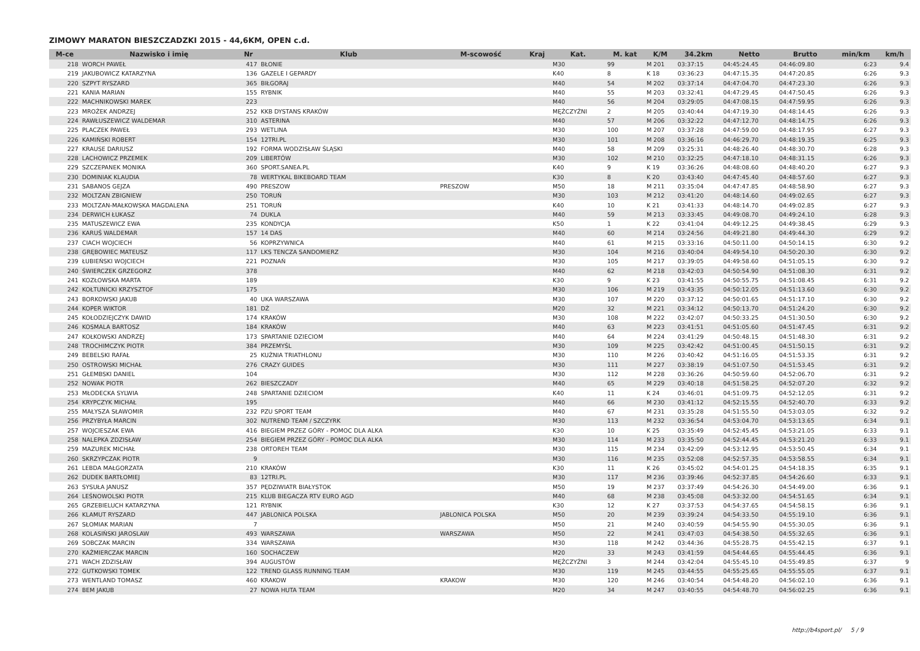ZIMOWY MARATON BIESZCZADZKI 2015 - 44,6KM, OPEN c.d.
| M-ce | Nazwisko i imię | Nr | Klub | M-scowość | Kraj | Kat. | M. kat | K/M | 34.2km | Netto | Brutto | min/km | km/h |
| --- | --- | --- | --- | --- | --- | --- | --- | --- | --- | --- | --- | --- | --- |
| 218 | WORCH PAWEŁ | 417 | BŁONIE | | | M30 | 99 | M 201 | 03:37:15 | 04:45:24.45 | 04:46:09.80 | 6:23 | 9.4 |
| 219 | JAKUBOWICZ KATARZYNA | 136 | GAZELE I GEPARDY | | | K40 | 8 | K 18 | 03:36:23 | 04:47:15.35 | 04:47:20.85 | 6:26 | 9.3 |
| 220 | SZPYT RYSZARD | 365 | BIŁGORAJ | | | M40 | 54 | M 202 | 03:37:14 | 04:47:04.70 | 04:47:23.30 | 6:26 | 9.3 |
| 221 | KANIA MARIAN | 155 | RYBNIK | | | M40 | 55 | M 203 | 03:32:41 | 04:47:29.45 | 04:47:50.45 | 6:26 | 9.3 |
| 222 | MACHNIKOWSKI MAREK | 223 | | | | M40 | 56 | M 204 | 03:29:05 | 04:47:08.15 | 04:47:59.95 | 6:26 | 9.3 |
| 223 | MROŻEK ANDRZEJ | 252 | KKB DYSTANS KRAKÓW | | | MĘŻCZYŹNI | 2 | M 205 | 03:40:44 | 04:47:19.30 | 04:48:14.45 | 6:26 | 9.3 |
| 224 | RAWŁUSZEWICZ WALDEMAR | 310 | ASTERINA | | | M40 | 57 | M 206 | 03:32:22 | 04:47:12.70 | 04:48:14.75 | 6:26 | 9.3 |
| 225 | PLACZEK PAWEŁ | 293 | WETLINA | | | M30 | 100 | M 207 | 03:37:28 | 04:47:59.00 | 04:48:17.95 | 6:27 | 9.3 |
| 226 | KAMIŃSKI ROBERT | 154 | 12TRI.PL | | | M30 | 101 | M 208 | 03:36:16 | 04:46:29.70 | 04:48:19.35 | 6:25 | 9.3 |
| 227 | KRAUSE DARIUSZ | 192 | FORMA WODZISŁAW ŚLĄSKI | | | M40 | 58 | M 209 | 03:25:31 | 04:48:26.40 | 04:48:30.70 | 6:28 | 9.3 |
| 228 | LACHOWICZ PRZEMEK | 209 | LIBERTÓW | | | M30 | 102 | M 210 | 03:32:25 | 04:47:18.10 | 04:48:31.15 | 6:26 | 9.3 |
| 229 | SZCZEPANEK MONIKA | 360 | SPORT.SANEA.PL | | | K40 | 9 | K 19 | 03:36:26 | 04:48:08.60 | 04:48:40.20 | 6:27 | 9.3 |
| 230 | DOMINIAK KLAUDIA | 78 | WERTYKAL BIKEBOARD TEAM | | | K30 | 8 | K 20 | 03:43:40 | 04:47:45.40 | 04:48:57.60 | 6:27 | 9.3 |
| 231 | SABANOS GEJZA | 490 | PRESZOW | PRESZOW | | M50 | 18 | M 211 | 03:35:04 | 04:47:47.85 | 04:48:58.90 | 6:27 | 9.3 |
| 232 | MOLTZAN ZBIGNIEW | 250 | TORUŃ | | | M30 | 103 | M 212 | 03:41:20 | 04:48:14.60 | 04:49:02.65 | 6:27 | 9.3 |
| 233 | MOLTZAN-MAŁKOWSKA MAGDALENA | 251 | TORUŃ | | | K40 | 10 | K 21 | 03:41:33 | 04:48:14.70 | 04:49:02.85 | 6:27 | 9.3 |
| 234 | DERWICH ŁUKASZ | 74 | DUKLA | | | M40 | 59 | M 213 | 03:33:45 | 04:49:08.70 | 04:49:24.10 | 6:28 | 9.3 |
| 235 | MATUSZEWICZ EWA | 235 | KONDYCJA | | | K50 | 1 | K 22 | 03:41:04 | 04:49:12.25 | 04:49:38.45 | 6:29 | 9.3 |
| 236 | KARUŚ WALDEMAR | 157 | 14 DAS | | | M40 | 60 | M 214 | 03:24:56 | 04:49:21.80 | 04:49:44.30 | 6:29 | 9.2 |
| 237 | CIACH WOJCIECH | 56 | KOPRZYWNICA | | | M40 | 61 | M 215 | 03:33:16 | 04:50:11.00 | 04:50:14.15 | 6:30 | 9.2 |
| 238 | GRĘBOWIEC MATEUSZ | 117 | LKS TENCZA SANDOMIERZ | | | M30 | 104 | M 216 | 03:40:04 | 04:49:54.10 | 04:50:20.30 | 6:30 | 9.2 |
| 239 | ŁUBIEŃSKI WOJCIECH | 221 | POZNAŃ | | | M30 | 105 | M 217 | 03:39:05 | 04:49:58.60 | 04:51:05.15 | 6:30 | 9.2 |
| 240 | ŚWIERCZEK GRZEGORZ | 378 | | | | M40 | 62 | M 218 | 03:42:03 | 04:50:54.90 | 04:51:08.30 | 6:31 | 9.2 |
| 241 | KOZŁOWSKA MARTA | 189 | | | | K30 | 9 | K 23 | 03:41:55 | 04:50:55.75 | 04:51:08.45 | 6:31 | 9.2 |
| 242 | KOŁTUNICKI KRZYSZTOF | 175 | | | | M30 | 106 | M 219 | 03:43:35 | 04:50:12.05 | 04:51:13.60 | 6:30 | 9.2 |
| 243 | BORKOWSKI JAKUB | 40 | UKA WARSZAWA | | | M30 | 107 | M 220 | 03:37:12 | 04:50:01.65 | 04:51:17.10 | 6:30 | 9.2 |
| 244 | KOPER WIKTOR | 181 | DŹ | | | M20 | 32 | M 221 | 03:34:12 | 04:50:13.70 | 04:51:24.20 | 6:30 | 9.2 |
| 245 | KOŁODZIEJCZYK DAWID | 174 | KRAKÓW | | | M30 | 108 | M 222 | 03:42:07 | 04:50:33.25 | 04:51:30.50 | 6:30 | 9.2 |
| 246 | KOSMALA BARTOSZ | 184 | KRAKÓW | | | M40 | 63 | M 223 | 03:41:51 | 04:51:05.60 | 04:51:47.45 | 6:31 | 9.2 |
| 247 | KOŁKOWSKI ANDRZEJ | 173 | SPARTANIE DZIECIOM | | | M40 | 64 | M 224 | 03:41:29 | 04:50:48.15 | 04:51:48.30 | 6:31 | 9.2 |
| 248 | TROCHIMCZYK PIOTR | 384 | PRZEMYŚL | | | M30 | 109 | M 225 | 03:42:42 | 04:51:00.45 | 04:51:50.15 | 6:31 | 9.2 |
| 249 | BEBELSKI RAFAŁ | 25 | KUŹNIA TRIATHLONU | | | M30 | 110 | M 226 | 03:40:42 | 04:51:16.05 | 04:51:53.35 | 6:31 | 9.2 |
| 250 | OSTROWSKI MICHAŁ | 276 | CRAZY GUIDES | | | M30 | 111 | M 227 | 03:38:19 | 04:51:07.50 | 04:51:53.45 | 6:31 | 9.2 |
| 251 | GŁEMBSKI DANIEL | 104 | | | | M30 | 112 | M 228 | 03:36:26 | 04:50:59.60 | 04:52:06.70 | 6:31 | 9.2 |
| 252 | NOWAK PIOTR | 262 | BIESZCZADY | | | M40 | 65 | M 229 | 03:40:18 | 04:51:58.25 | 04:52:07.20 | 6:32 | 9.2 |
| 253 | MŁODECKA SYLWIA | 248 | SPARTANIE DZIECIOM | | | K40 | 11 | K 24 | 03:46:01 | 04:51:09.75 | 04:52:12.05 | 6:31 | 9.2 |
| 254 | KRYPCZYK MICHAŁ | 195 | | | | M40 | 66 | M 230 | 03:41:12 | 04:52:15.55 | 04:52:40.70 | 6:33 | 9.2 |
| 255 | MAŁYSZA SŁAWOMIR | 232 | PZU SPORT TEAM | | | M40 | 67 | M 231 | 03:35:28 | 04:51:55.50 | 04:53:03.05 | 6:32 | 9.2 |
| 256 | PRZYBYŁA MARCIN | 302 | NUTREND TEAM / SZCZYRK | | | M30 | 113 | M 232 | 03:36:54 | 04:53:04.70 | 04:53:13.65 | 6:34 | 9.1 |
| 257 | WOJCIESZAK EWA | 416 | BIEGIEM PRZEZ GÓRY - POMOC DLA ALKA | | | K30 | 10 | K 25 | 03:35:49 | 04:52:45.45 | 04:53:21.05 | 6:33 | 9.1 |
| 258 | NALEPKA ZDZISŁAW | 254 | BIEGIEM PRZEZ GÓRY - POMOC DLA ALKA | | | M30 | 114 | M 233 | 03:35:50 | 04:52:44.45 | 04:53:21.20 | 6:33 | 9.1 |
| 259 | MAZUREK MICHAŁ | 238 | ORTOREH TEAM | | | M30 | 115 | M 234 | 03:42:09 | 04:53:12.95 | 04:53:50.45 | 6:34 | 9.1 |
| 260 | SKRZYPCZAK PIOTR | 9 | | | | M30 | 116 | M 235 | 03:52:08 | 04:52:57.35 | 04:53:58.55 | 6:34 | 9.1 |
| 261 | LEBDA MAŁGORZATA | 210 | KRAKÓW | | | K30 | 11 | K 26 | 03:45:02 | 04:54:01.25 | 04:54:18.35 | 6:35 | 9.1 |
| 262 | DUDEK BARTŁOMIEJ | 83 | 12TRI.PL | | | M30 | 117 | M 236 | 03:39:46 | 04:52:37.85 | 04:54:26.60 | 6:33 | 9.1 |
| 263 | SYSUŁA JANUSZ | 357 | PĘDZIWIATR BIAŁYSTOK | | | M50 | 19 | M 237 | 03:37:49 | 04:54:26.30 | 04:54:49.00 | 6:36 | 9.1 |
| 264 | LEŚNOWOLSKI PIOTR | 215 | KLUB BIEGACZA RTV EURO AGD | | | M40 | 68 | M 238 | 03:45:08 | 04:53:32.00 | 04:54:51.65 | 6:34 | 9.1 |
| 265 | GRZEBIELUCH KATARZYNA | 121 | RYBNIK | | | K30 | 12 | K 27 | 03:37:53 | 04:54:37.65 | 04:54:58.15 | 6:36 | 9.1 |
| 266 | KLAMUT RYSZARD | 447 | JABLONICA POLSKA | JABLONICA POLSKA | | M50 | 20 | M 239 | 03:39:24 | 04:54:33.50 | 04:55:19.10 | 6:36 | 9.1 |
| 267 | SŁOMIAK MARIAN | 7 | | | | M50 | 21 | M 240 | 03:40:59 | 04:54:55.90 | 04:55:30.05 | 6:36 | 9.1 |
| 268 | KOLASIŃSKI JAROSLAW | 493 | WARSZAWA | WARSZAWA | | M50 | 22 | M 241 | 03:47:03 | 04:54:38.50 | 04:55:32.65 | 6:36 | 9.1 |
| 269 | SOBCZAK MARCIN | 334 | WARSZAWA | | | M30 | 118 | M 242 | 03:44:36 | 04:55:28.75 | 04:55:42.15 | 6:37 | 9.1 |
| 270 | KAŹMIERCZAK MARCIN | 160 | SOCHACZEW | | | M20 | 33 | M 243 | 03:41:59 | 04:54:44.65 | 04:55:44.45 | 6:36 | 9.1 |
| 271 | WACH ZDZISŁAW | 394 | AUGUSTÓW | | | MĘŻCZYŹNI | 3 | M 244 | 03:42:04 | 04:55:45.10 | 04:55:49.85 | 6:37 | 9 |
| 272 | GUTKOWSKI TOMEK | 122 | TREND GLASS RUNNING TEAM | | | M30 | 119 | M 245 | 03:44:55 | 04:55:25.65 | 04:55:55.05 | 6:37 | 9.1 |
| 273 | WENTLAND TOMASZ | 460 | KRAKOW | KRAKOW | | M30 | 120 | M 246 | 03:40:54 | 04:54:48.20 | 04:56:02.10 | 6:36 | 9.1 |
| 274 | BEM JAKUB | 27 | NOWA HUTA TEAM | | | M20 | 34 | M 247 | 03:40:55 | 04:54:48.70 | 04:56:02.25 | 6:36 | 9.1 |
http://b4sport.pl/ 5 / 9